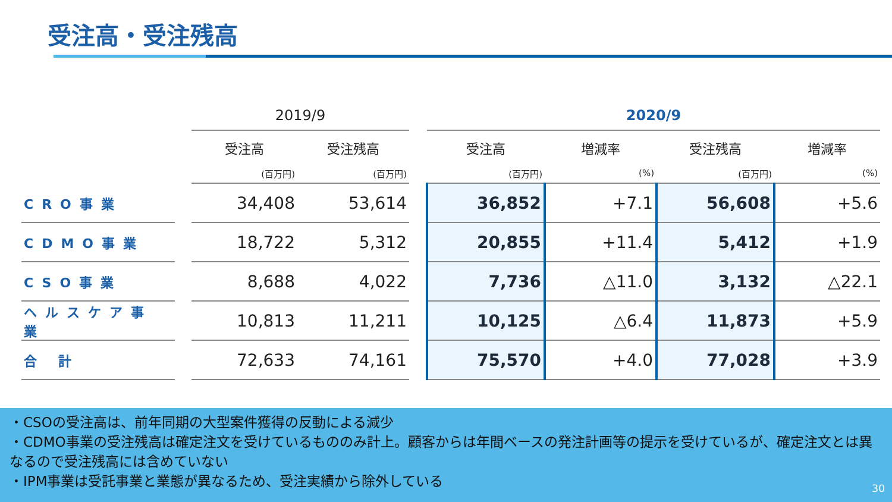受注高・受注残高
| | | 2019/9 | | | 2020/9 | | | |
| --- | --- | --- | --- | --- | --- | --- | --- | --- |
| | | 受注高 | 受注残高 | | 受注高 | 増減率 | 受注残高 | 増減率 |
| | | (百万円) | (百万円) | | (百万円) | (%) | (百万円) | (%) |
| CRO事業 | | 34,408 | 53,614 | | 36,852 | +7.1 | 56,608 | +5.6 |
| CDMO事業 | | 18,722 | 5,312 | | 20,855 | +11.4 | 5,412 | +1.9 |
| CSO事業 | | 8,688 | 4,022 | | 7,736 | △11.0 | 3,132 | △22.1 |
| ヘルスケア事業 | | 10,813 | 11,211 | | 10,125 | △6.4 | 11,873 | +5.9 |
| 合 計 | | 72,633 | 74,161 | | 75,570 | +4.0 | 77,028 | +3.9 |
・CSOの受注高は、前年同期の大型案件獲得の反動による減少
・CDMO事業の受注残高は確定注文を受けているもののみ計上。顧客からは年間ベースの発注計画等の提示を受けているが、確定注文とは異なるので受注残高には含めていない
・IPM事業は受託事業と業態が異なるため、受注実績から除外している
30